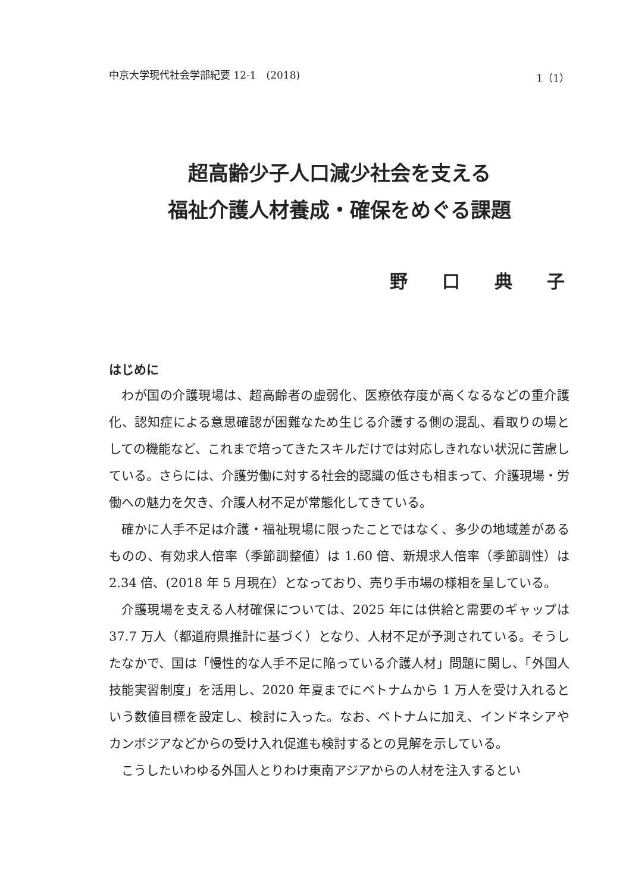中京大学現代社会学部紀要 12-1　(2018) 1（1）
超高齢少子人口減少社会を支える
福祉介護人材養成・確保をめぐる課題
野口典子
はじめに
わが国の介護現場は、超高齢者の虚弱化、医療依存度が高くなるなどの重介護化、認知症による意思確認が困難なため生じる介護する側の混乱、看取りの場としての機能など、これまで培ってきたスキルだけでは対応しきれない状況に苦慮している。さらには、介護労働に対する社会的認識の低さも相まって、介護現場・労働への魅力を欠き、介護人材不足が常態化してきている。
確かに人手不足は介護・福祉現場に限ったことではなく、多少の地域差があるものの、有効求人倍率（季節調整値）は 1.60 倍、新規求人倍率（季節調性）は 2.34 倍、(2018 年 5 月現在）となっており、売り手市場の様相を呈している。
介護現場を支える人材確保については、2025 年には供給と需要のギャップは 37.7 万人（都道府県推計に基づく）となり、人材不足が予測されている。そうしたなかで、国は「慢性的な人手不足に陥っている介護人材」問題に関し、「外国人技能実習制度」を活用し、2020 年夏までにベトナムから 1 万人を受け入れるという数値目標を設定し、検討に入った。なお、ベトナムに加え、インドネシアやカンボジアなどからの受け入れ促進も検討するとの見解を示している。
こうしたいわゆる外国人とりわけ東南アジアからの人材を注入するとい